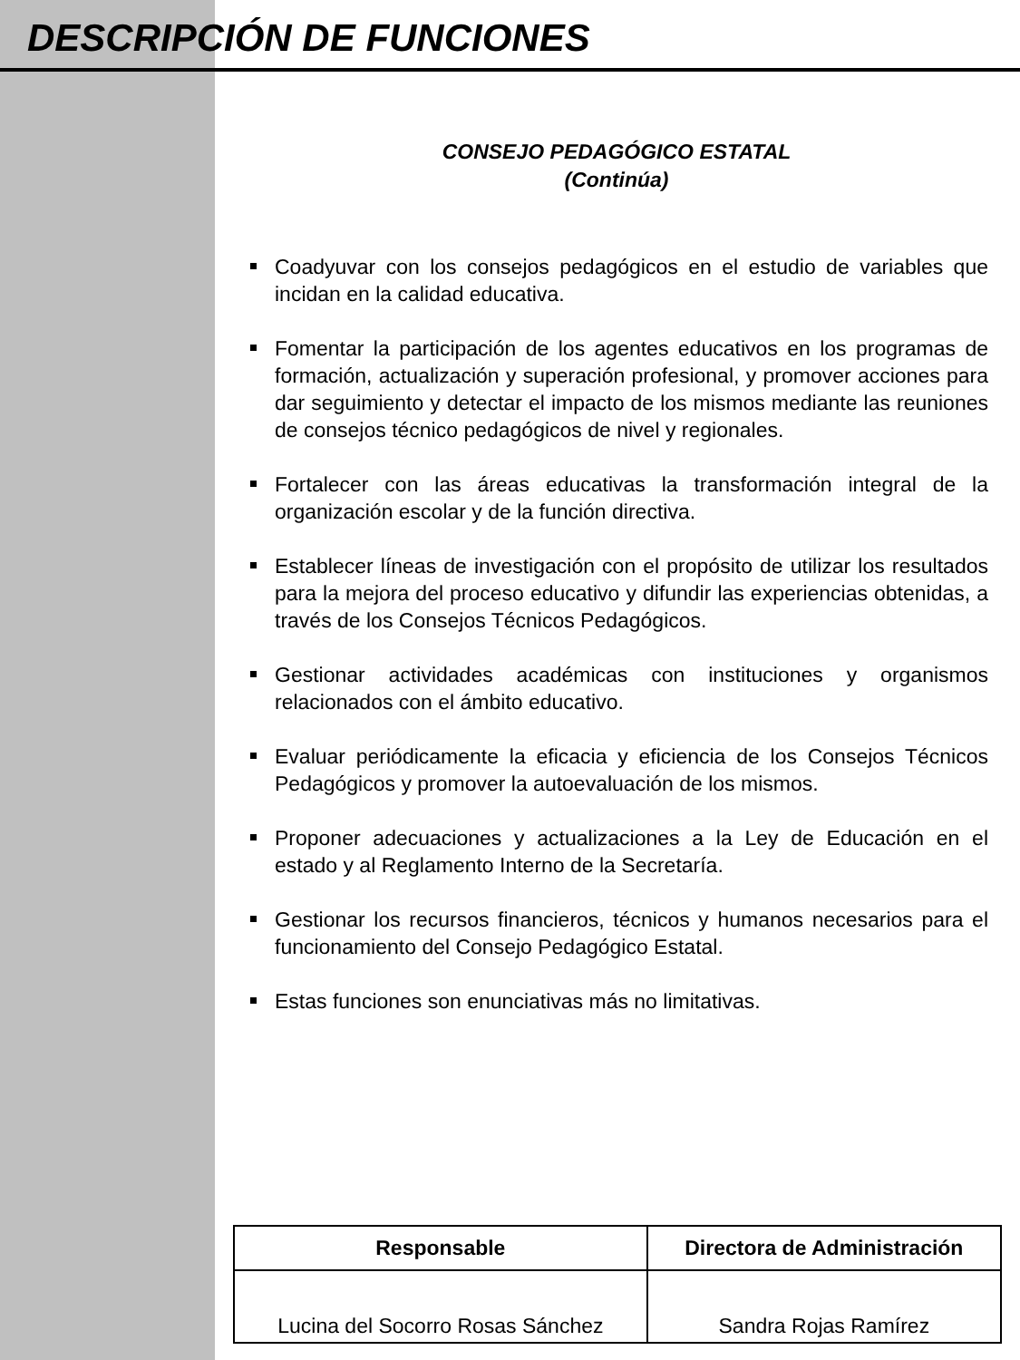DESCRIPCIÓN DE FUNCIONES
CONSEJO PEDAGÓGICO ESTATAL
(Continúa)
Coadyuvar con los consejos pedagógicos en el estudio de variables que incidan en la calidad educativa.
Fomentar la participación de los agentes educativos en los programas de formación, actualización y superación profesional, y promover acciones para dar seguimiento y detectar el impacto de los mismos mediante las reuniones de consejos técnico pedagógicos de nivel y regionales.
Fortalecer con las áreas educativas la transformación integral de la organización escolar y de la función directiva.
Establecer líneas de investigación con el propósito de utilizar los resultados para la mejora del proceso educativo y difundir las experiencias obtenidas, a través de los Consejos Técnicos Pedagógicos.
Gestionar actividades académicas con instituciones y organismos relacionados con el ámbito educativo.
Evaluar periódicamente la eficacia y eficiencia de los Consejos Técnicos Pedagógicos y promover la autoevaluación de los mismos.
Proponer adecuaciones y actualizaciones a la Ley de Educación en el estado y al Reglamento Interno de la Secretaría.
Gestionar los recursos financieros, técnicos y humanos necesarios para el funcionamiento del Consejo Pedagógico Estatal.
Estas funciones son enunciativas más no limitativas.
| Responsable | Directora de Administración |
| --- | --- |
| Lucina del Socorro Rosas Sánchez | Sandra Rojas Ramírez |